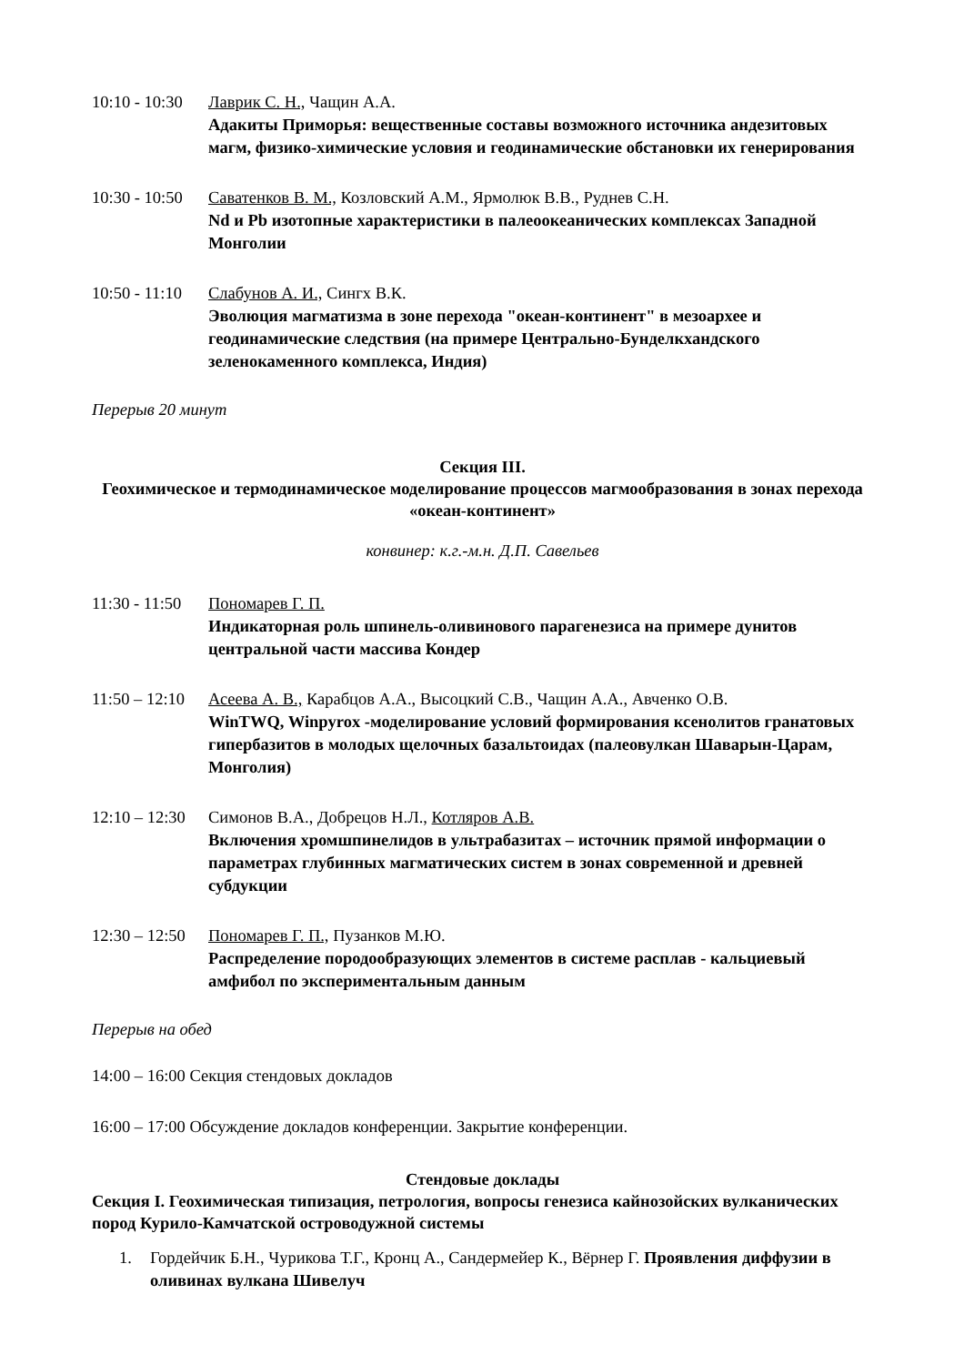10:10 - 10:30 Лаврик С. Н., Чащин А.А.
Адакиты Приморья: вещественные составы возможного источника андезитовых магм, физико-химические условия и геодинамические обстановки их генерирования
10:30 - 10:50 Саватенков В. М., Козловский А.М., Ярмолюк В.В., Руднев С.Н.
Nd и Pb изотопные характеристики в палеоокеанических комплексах Западной Монголии
10:50 - 11:10 Слабунов А. И., Сингх В.К.
Эволюция магматизма в зоне перехода "океан-континент" в мезоархее и геодинамические следствия (на примере Центрально-Бунделкхандского зеленокаменного комплекса, Индия)
Перерыв 20 минут
Секция III.
Геохимическое и термодинамическое моделирование процессов магмообразования в зонах перехода «океан-континент»
конвинер: к.г.-м.н. Д.П. Савельев
11:30 - 11:50 Пономарев Г. П.
Индикаторная роль шпинель-оливинового парагенезиса на примере дунитов центральной части массива Кондер
11:50 – 12:10 Асеева А. В., Карабцов А.А., Высоцкий С.В., Чащин А.А., Авченко О.В.
WinTWQ, Winpyrox -моделирование условий формирования ксенолитов гранатовых гипербазитов в молодых щелочных базальтоидах (палеовулкан Шаварын-Царам, Монголия)
12:10 – 12:30 Симонов В.А., Добрецов Н.Л., Котляров А.В.
Включения хромшпинелидов в ультрабазитах – источник прямой информации о параметрах глубинных магматических систем в зонах современной и древней субдукции
12:30 – 12:50 Пономарев Г. П., Пузанков М.Ю.
Распределение породообразующих элементов в системе расплав - кальциевый амфибол по экспериментальным данным
Перерыв на обед
14:00 – 16:00 Секция стендовых докладов
16:00 – 17:00 Обсуждение докладов конференции. Закрытие конференции.
Стендовые доклады
Секция I. Геохимическая типизация, петрология, вопросы генезиса кайнозойских вулканических пород Курило-Камчатской островодужной системы
1. Гордейчик Б.Н., Чурикова Т.Г., Кронц А., Сандермейер К., Вёрнер Г. Проявления диффузии в оливинах вулкана Шивелуч